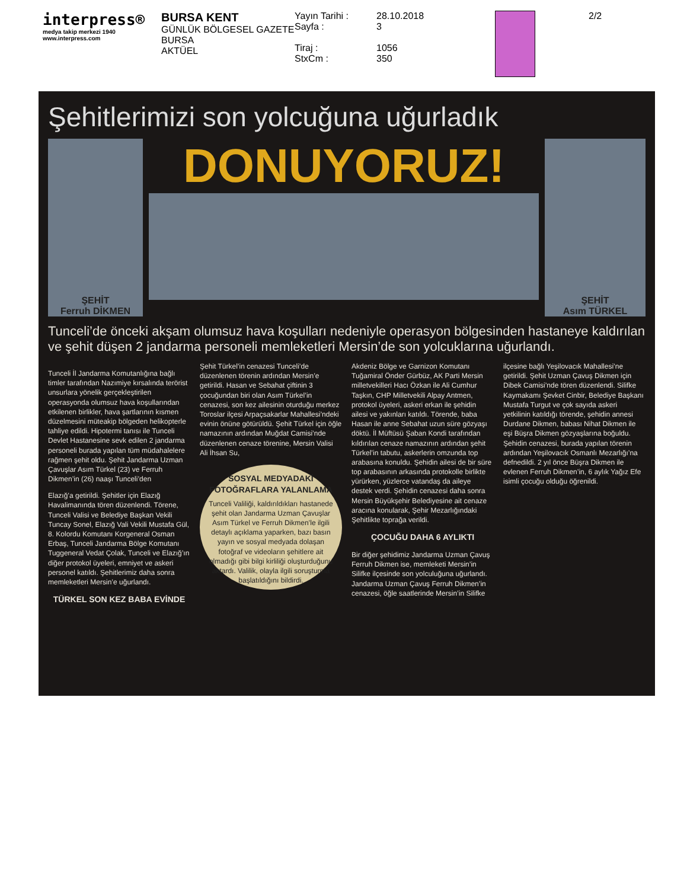interpress®
medya takip merkezi 1940
www.interpress.com
BURSA KENT
GÜNLÜK BÖLGESEL GAZETE
BURSA
AKTÜEL
Yayın Tarihi :
Sayfa :
Tiraj :
StxCm :
28.10.2018
3
1056
350
2/2
Şehitlerimizi son yolcuğuna uğurladık
ŞEHİT
Ferruh DİKMEN
DONUYORUZ!
ŞEHİT
Asım TÜRKEL
Tunceli’de önceki akşam olumsuz hava koşulları nedeniyle operasyon bölgesinden hastaneye kaldırılan ve şehit düşen 2 jandarma personeli memleketleri Mersin’de son yolcuklarına uğurlandı.
Tunceli İl Jandarma Komutanlığına bağlı timler tarafından Nazımiye kırsalında terörist unsurlara yönelik gerçekleştirilen operasyonda olumsuz hava koşullarından etkilenen birlikler, hava şartlarının kısmen düzelmesini müteakip bölgeden helikopterle tahliye edildi. Hipotermi tanısı ile Tunceli Devlet Hastanesine sevk edilen 2 jandarma personeli burada yapılan tüm müdahalelere rağmen şehit oldu. Şehit Jandarma Uzman Çavuşlar Asım Türkel (23) ve Ferruh Dikmen’in (26) naaşı Tunceli’den
Elazığ’a getirildi. Şehitler için Elazığ Havalimanında tören düzenlendi. Törene, Tunceli Valisi ve Belediye Başkan Vekili Tuncay Sonel, Elazığ Vali Vekili Mustafa Gül, 8. Kolordu Komutanı Korgeneral Osman Erbaş, Tunceli Jandarma Bölge Komutanı Tuggeneral Vedat Çolak, Tunceli ve Elazığ’ın diğer protokol üyeleri, emniyet ve askeri personel katıldı. Şehitlerimiz daha sonra memleketleri Mersin’e uğurlandı.
TÜRKEL SON KEZ BABA EVİNDE
Şehit Türkel’in cenazesi Tunceli’de düzenlenen törenin ardından Mersin’e getirildi. Hasan ve Sebahat çiftinin 3 çocuğundan biri olan Asım Türkel’in cenazesi, son kez ailesinin oturduğu merkez Toroslar ilçesi Arpaçsakarlar Mahallesi’ndeki evinin önüne götürüldü. Şehit Türkel için öğle namazının ardından Muğdat Camisi’nde düzenlenen cenaze törenine, Mersin Valisi Ali İhsan Su,
SOSYAL MEDYADAKİ FOTOĞRAFLARA YALANLAMA
Tunceli Valiliği, kaldırıldıkları hastanede şehit olan Jandarma Uzman Çavuşlar Asım Türkel ve Ferruh Dikmen’le ilgili detaylı açıklama yaparken, bazı basın yayın ve sosyal medyada dolaşan fotoğraf ve videoların şehitlere ait olmadığı gibi bilgi kirliliği oluşturduğunu aktardı. Valilik, olayla ilgili soruşturma başlatıldığını bildirdi.
Akdeniz Bölge ve Garnizon Komutanı Tuğamiral Önder Gürbüz, AK Parti Mersin milletvekilleri Hacı Özkan ile Ali Cumhur Taşkın, CHP Milletvekili Alpay Antmen, protokol üyeleri, askeri erkan ile şehidin ailesi ve yakınları katıldı. Törende, baba Hasan ile anne Sebahat uzun süre gözyaşı döktü. İl Müftüsü Şaban Kondi tarafından kıldırılan cenaze namazının ardından şehit Türkel’in tabutu, askerlerin omzunda top arabasına konuldu. Şehidin ailesi de bir süre top arabasının arkasında protokolle birlikte yürürken, yüzlerce vatandaş da aileye destek verdi. Şehidin cenazesi daha sonra Mersin Büyükşehir Belediyesine ait cenaze aracına konularak, Şehir Mezarlığındaki Şehitlikte toprağa verildi.
ÇOCUĞU DAHA 6 AYLIKTI
Bir diğer şehidimiz Jandarma Uzman Çavuş Ferruh Dikmen ise, memleketi Mersin’in Silifke ilçesinde son yolculuğuna uğurlandı. Jandarma Uzman Çavuş Ferruh Dikmen’in cenazesi, öğle saatlerinde Mersin’in Silifke ilçesine bağlı Yeşilovacık Mahallesi’ne getirildi. Şehit Uzman Çavuş Dikmen için Dibek Camisi’nde tören düzenlendi. Silifke Kaymakamı Şevket Cinbir, Belediye Başkanı Mustafa Turgut ve çok sayıda askeri yetkilinin katıldığı törende, şehidin annesi Durdane Dikmen, babası Nihat Dikmen ile eşi Büşra Dikmen gözyaşlarına boğuldu. Şehidin cenazesi, burada yapılan törenin ardından Yeşilovacık Osmanlı Mezarlığı’na defnedildi. 2 yıl önce Büşra Dikmen ile evlenen Ferruh Dikmen’in, 6 aylık Yağız Efe isimli çocuğu olduğu öğrenildi.